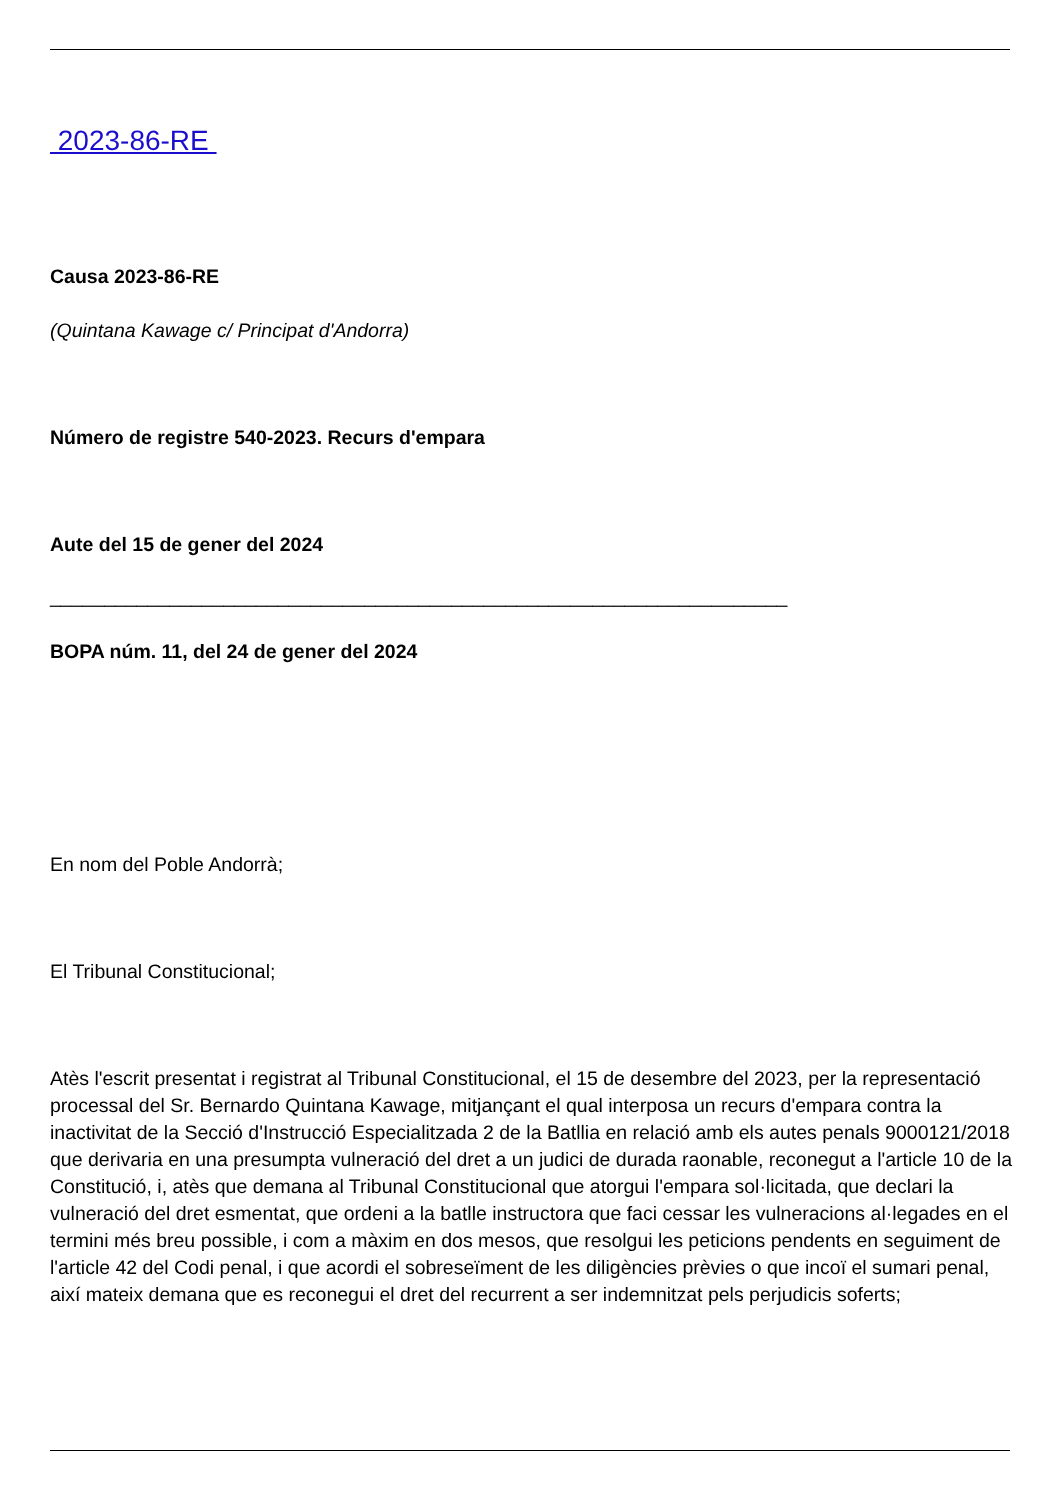2023-86-RE
Causa 2023-86-RE
(Quintana Kawage c/ Principat d'Andorra)
Número de registre 540-2023. Recurs d'empara
Aute del 15 de gener del 2024
____________________________________________________________________
BOPA núm. 11, del 24 de gener del 2024
En nom del Poble Andorrà;
El Tribunal Constitucional;
Atès l'escrit presentat i registrat al Tribunal Constitucional, el 15 de desembre del 2023, per la representació processal del Sr. Bernardo Quintana Kawage, mitjançant el qual interposa un recurs d'empara contra la inactivitat de la Secció d'Instrucció Especialitzada 2 de la Batllia en relació amb els autes penals 9000121/2018 que derivaria en una presumpta vulneració del dret a un judici de durada raonable, reconegut a l'article 10 de la Constitució, i, atès que demana al Tribunal Constitucional que atorgui l'empara sol·licitada, que declari la vulneració del dret esmentat, que ordeni a la batlle instructora que faci cessar les vulneracions al·legades en el termini més breu possible, i com a màxim en dos mesos, que resolgui les peticions pendents en seguiment de l'article 42 del Codi penal, i que acordi el sobreseïment de les diligències prèvies o que incoï el sumari penal, així mateix demana que es reconegui el dret del recurrent a ser indemnitzat pels perjudicis soferts;